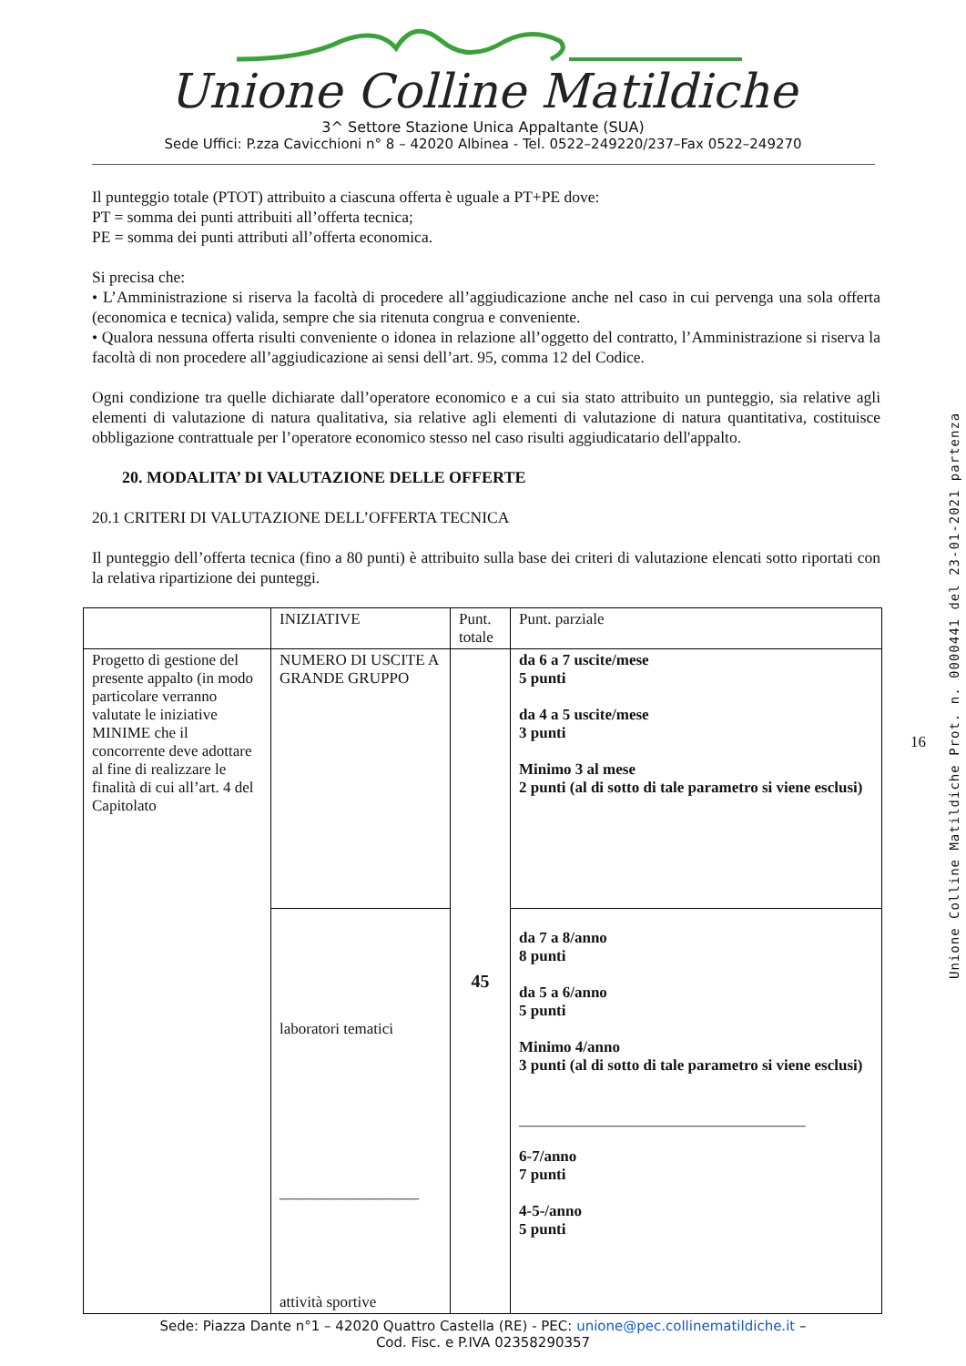Unione Colline Matildiche
3^ Settore Stazione Unica Appaltante (SUA)
Sede Uffici: P.zza Cavicchioni n° 8 – 42020 Albinea - Tel. 0522–249220/237–Fax 0522–249270
Il punteggio totale (PTOT) attribuito a ciascuna offerta è uguale a PT+PE dove:
PT = somma dei punti attribuiti all’offerta tecnica;
PE = somma dei punti attributi all’offerta economica.
Si precisa che:
• L’Amministrazione si riserva la facoltà di procedere all’aggiudicazione anche nel caso in cui pervenga una sola offerta (economica e tecnica) valida, sempre che sia ritenuta congrua e conveniente.
• Qualora nessuna offerta risulti conveniente o idonea in relazione all’oggetto del contratto, l’Amministrazione si riserva la facoltà di non procedere all’aggiudicazione ai sensi dell’art. 95, comma 12 del Codice.
Ogni condizione tra quelle dichiarate dall’operatore economico e a cui sia stato attribuito un punteggio, sia relative agli elementi di valutazione di natura qualitativa, sia relative agli elementi di valutazione di natura quantitativa, costituisce obbligazione contrattuale per l’operatore economico stesso nel caso risulti aggiudicatario dell'appalto.
20. MODALITA’ DI VALUTAZIONE DELLE OFFERTE
20.1 CRITERI DI VALUTAZIONE DELL’OFFERTA TECNICA
Il punteggio dell’offerta tecnica (fino a 80 punti) è attribuito sulla base dei criteri di valutazione elencati sotto riportati con la relativa ripartizione dei punteggi.
| | INIZIATIVE | Punt. totale | Punt. parziale |
| Progetto di gestione del presente appalto (in modo particolare verranno valutate le iniziative MINIME che il concorrente deve adottare al fine di realizzare le finalità di cui all’art. 4 del Capitolato | NUMERO DI USCITE A GRANDE GRUPPO | 45 | da 6 a 7 uscite/mese 5 punti da 4 a 5 uscite/mese 3 punti Minimo 3 al mese 2 punti (al di sotto di tale parametro si viene esclusi) |
| | laboratori tematici __________________ attività sportive | | da 7 a 8/anno 8 punti da 5 a 6/anno 5 punti Minimo 4/anno 3 punti (al di sotto di tale parametro si viene esclusi) _____________________________________ 6-7/anno 7 punti 4-5-/anno 5 punti |
Sede: Piazza Dante n°1 – 42020 Quattro Castella (RE) - PEC: unione@pec.collinematildiche.it –
Cod. Fisc. e P.IVA 02358290357
16
Unione Colline Matildiche Prot. n. 0000441 del 23-01-2021 partenza